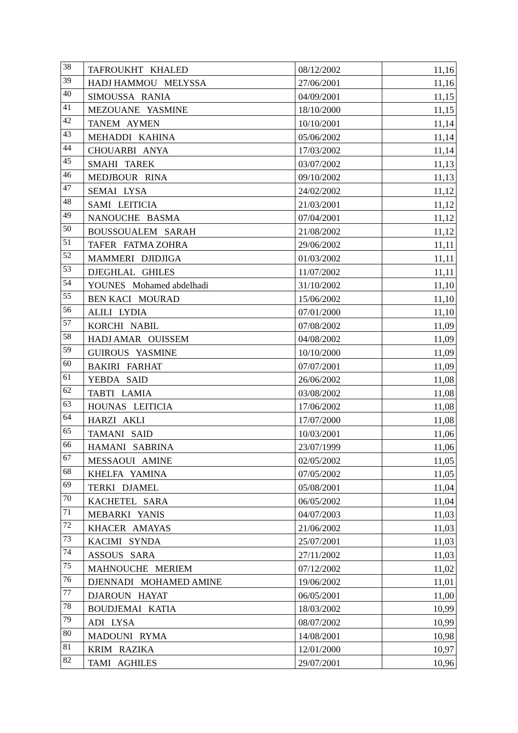| 38 | TAFROUKHT KHALED | 08/12/2002 | 11,16 |
| 39 | HADJ HAMMOU MELYSSA | 27/06/2001 | 11,16 |
| 40 | SIMOUSSA RANIA | 04/09/2001 | 11,15 |
| 41 | MEZOUANE YASMINE | 18/10/2000 | 11,15 |
| 42 | TANEM AYMEN | 10/10/2001 | 11,14 |
| 43 | MEHADDI KAHINA | 05/06/2002 | 11,14 |
| 44 | CHOUARBI ANYA | 17/03/2002 | 11,14 |
| 45 | SMAHI TAREK | 03/07/2002 | 11,13 |
| 46 | MEDJBOUR RINA | 09/10/2002 | 11,13 |
| 47 | SEMAI LYSA | 24/02/2002 | 11,12 |
| 48 | SAMI LEITICIA | 21/03/2001 | 11,12 |
| 49 | NANOUCHE BASMA | 07/04/2001 | 11,12 |
| 50 | BOUSSOUALEM SARAH | 21/08/2002 | 11,12 |
| 51 | TAFER FATMA ZOHRA | 29/06/2002 | 11,11 |
| 52 | MAMMERI DJIDJIGA | 01/03/2002 | 11,11 |
| 53 | DJEGHLAL GHILES | 11/07/2002 | 11,11 |
| 54 | YOUNES Mohamed abdelhadi | 31/10/2002 | 11,10 |
| 55 | BEN KACI MOURAD | 15/06/2002 | 11,10 |
| 56 | ALILI LYDIA | 07/01/2000 | 11,10 |
| 57 | KORCHI NABIL | 07/08/2002 | 11,09 |
| 58 | HADJ AMAR OUISSEM | 04/08/2002 | 11,09 |
| 59 | GUIROUS YASMINE | 10/10/2000 | 11,09 |
| 60 | BAKIRI FARHAT | 07/07/2001 | 11,09 |
| 61 | YEBDA SAID | 26/06/2002 | 11,08 |
| 62 | TABTI LAMIA | 03/08/2002 | 11,08 |
| 63 | HOUNAS LEITICIA | 17/06/2002 | 11,08 |
| 64 | HARZI AKLI | 17/07/2000 | 11,08 |
| 65 | TAMANI SAID | 10/03/2001 | 11,06 |
| 66 | HAMANI SABRINA | 23/07/1999 | 11,06 |
| 67 | MESSAOUI AMINE | 02/05/2002 | 11,05 |
| 68 | KHELFA YAMINA | 07/05/2002 | 11,05 |
| 69 | TERKI DJAMEL | 05/08/2001 | 11,04 |
| 70 | KACHETEL SARA | 06/05/2002 | 11,04 |
| 71 | MEBARKI YANIS | 04/07/2003 | 11,03 |
| 72 | KHACER AMAYAS | 21/06/2002 | 11,03 |
| 73 | KACIMI SYNDA | 25/07/2001 | 11,03 |
| 74 | ASSOUS SARA | 27/11/2002 | 11,03 |
| 75 | MAHNOUCHE MERIEM | 07/12/2002 | 11,02 |
| 76 | DJENNADI MOHAMED AMINE | 19/06/2002 | 11,01 |
| 77 | DJAROUN HAYAT | 06/05/2001 | 11,00 |
| 78 | BOUDJEMAI KATIA | 18/03/2002 | 10,99 |
| 79 | ADI LYSA | 08/07/2002 | 10,99 |
| 80 | MADOUNI RYMA | 14/08/2001 | 10,98 |
| 81 | KRIM RAZIKA | 12/01/2000 | 10,97 |
| 82 | TAMI AGHILES | 29/07/2001 | 10,96 |